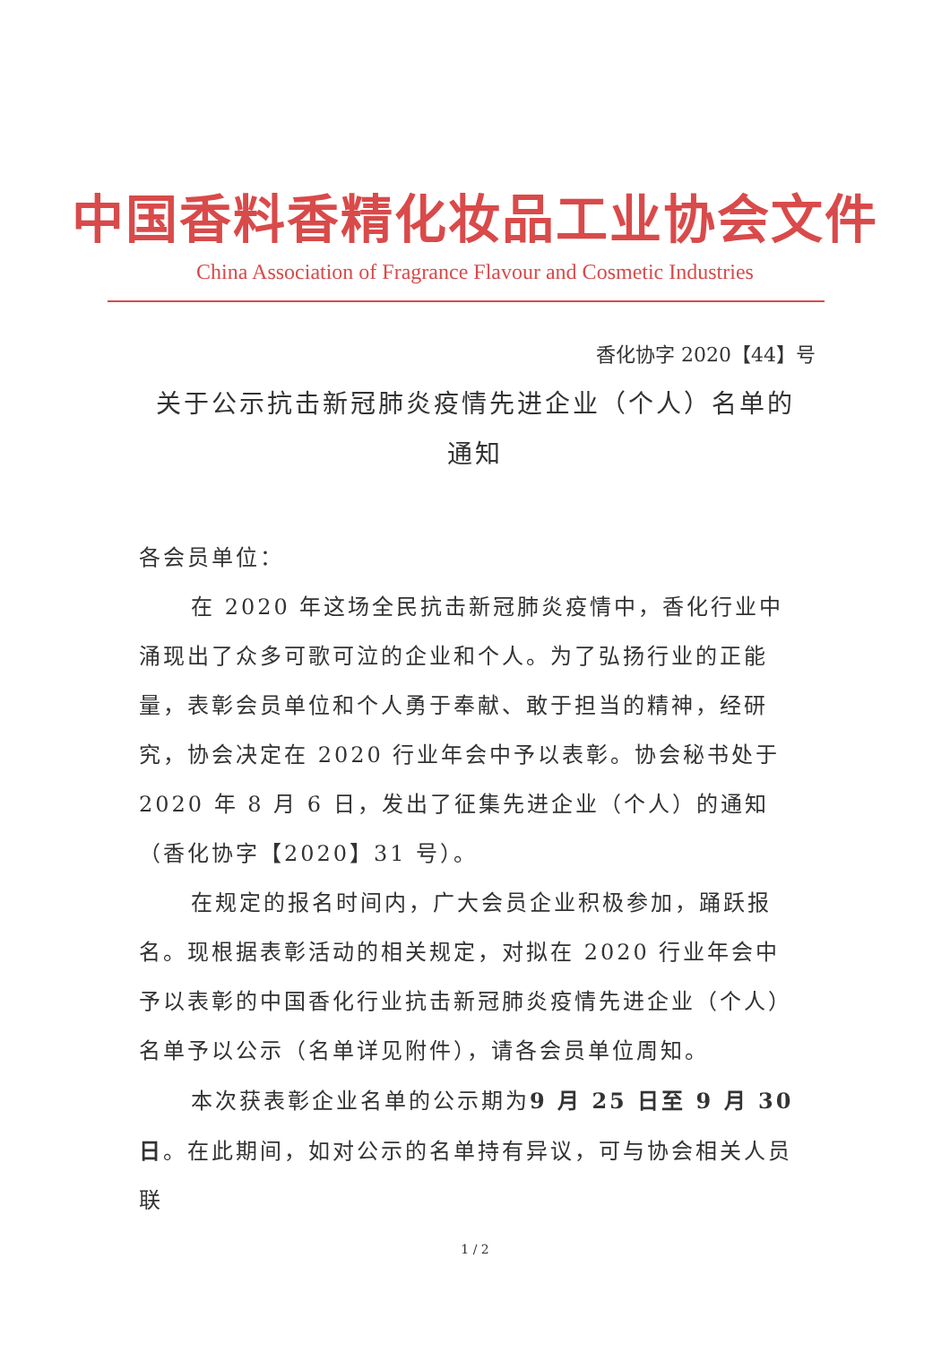中国香料香精化妆品工业协会文件
China Association of Fragrance Flavour and Cosmetic Industries
香化协字 2020【44】号
关于公示抗击新冠肺炎疫情先进企业（个人）名单的通知
各会员单位：
在 2020 年这场全民抗击新冠肺炎疫情中，香化行业中涌现出了众多可歌可泣的企业和个人。为了弘扬行业的正能量，表彰会员单位和个人勇于奉献、敢于担当的精神，经研究，协会决定在 2020 行业年会中予以表彰。协会秘书处于 2020 年 8 月 6 日，发出了征集先进企业（个人）的通知（香化协字【2020】31 号）。
在规定的报名时间内，广大会员企业积极参加，踊跃报名。现根据表彰活动的相关规定，对拟在 2020 行业年会中予以表彰的中国香化行业抗击新冠肺炎疫情先进企业（个人）名单予以公示（名单详见附件），请各会员单位周知。
本次获表彰企业名单的公示期为9 月 25 日至 9 月 30 日。在此期间，如对公示的名单持有异议，可与协会相关人员联
1 / 2